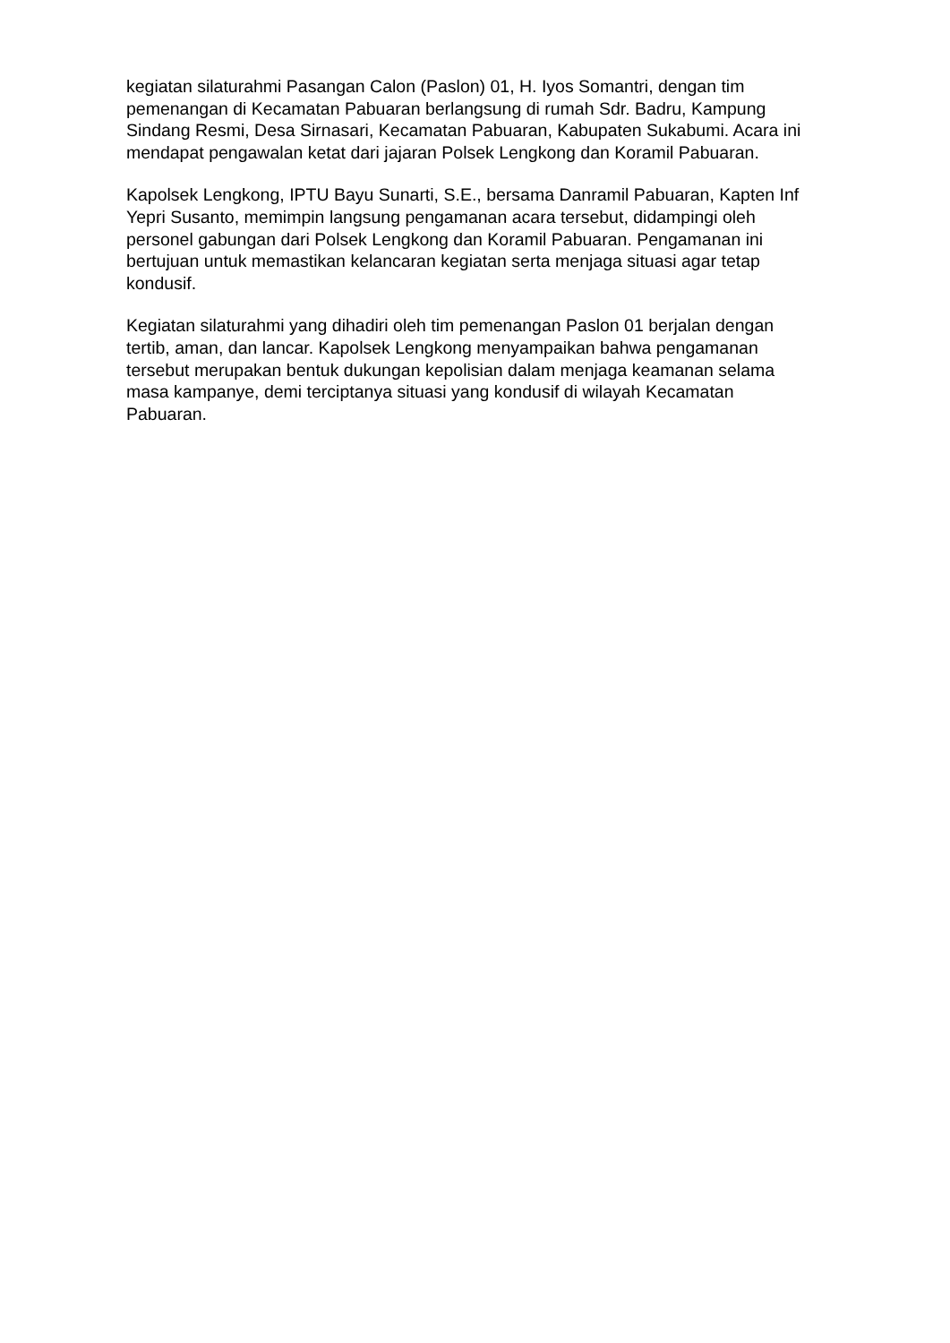kegiatan silaturahmi Pasangan Calon (Paslon) 01, H. Iyos Somantri, dengan tim pemenangan di Kecamatan Pabuaran berlangsung di rumah Sdr. Badru, Kampung Sindang Resmi, Desa Sirnasari, Kecamatan Pabuaran, Kabupaten Sukabumi. Acara ini mendapat pengawalan ketat dari jajaran Polsek Lengkong dan Koramil Pabuaran.
Kapolsek Lengkong, IPTU Bayu Sunarti, S.E., bersama Danramil Pabuaran, Kapten Inf Yepri Susanto, memimpin langsung pengamanan acara tersebut, didampingi oleh personel gabungan dari Polsek Lengkong dan Koramil Pabuaran. Pengamanan ini bertujuan untuk memastikan kelancaran kegiatan serta menjaga situasi agar tetap kondusif.
Kegiatan silaturahmi yang dihadiri oleh tim pemenangan Paslon 01 berjalan dengan tertib, aman, dan lancar. Kapolsek Lengkong menyampaikan bahwa pengamanan tersebut merupakan bentuk dukungan kepolisian dalam menjaga keamanan selama masa kampanye, demi terciptanya situasi yang kondusif di wilayah Kecamatan Pabuaran.